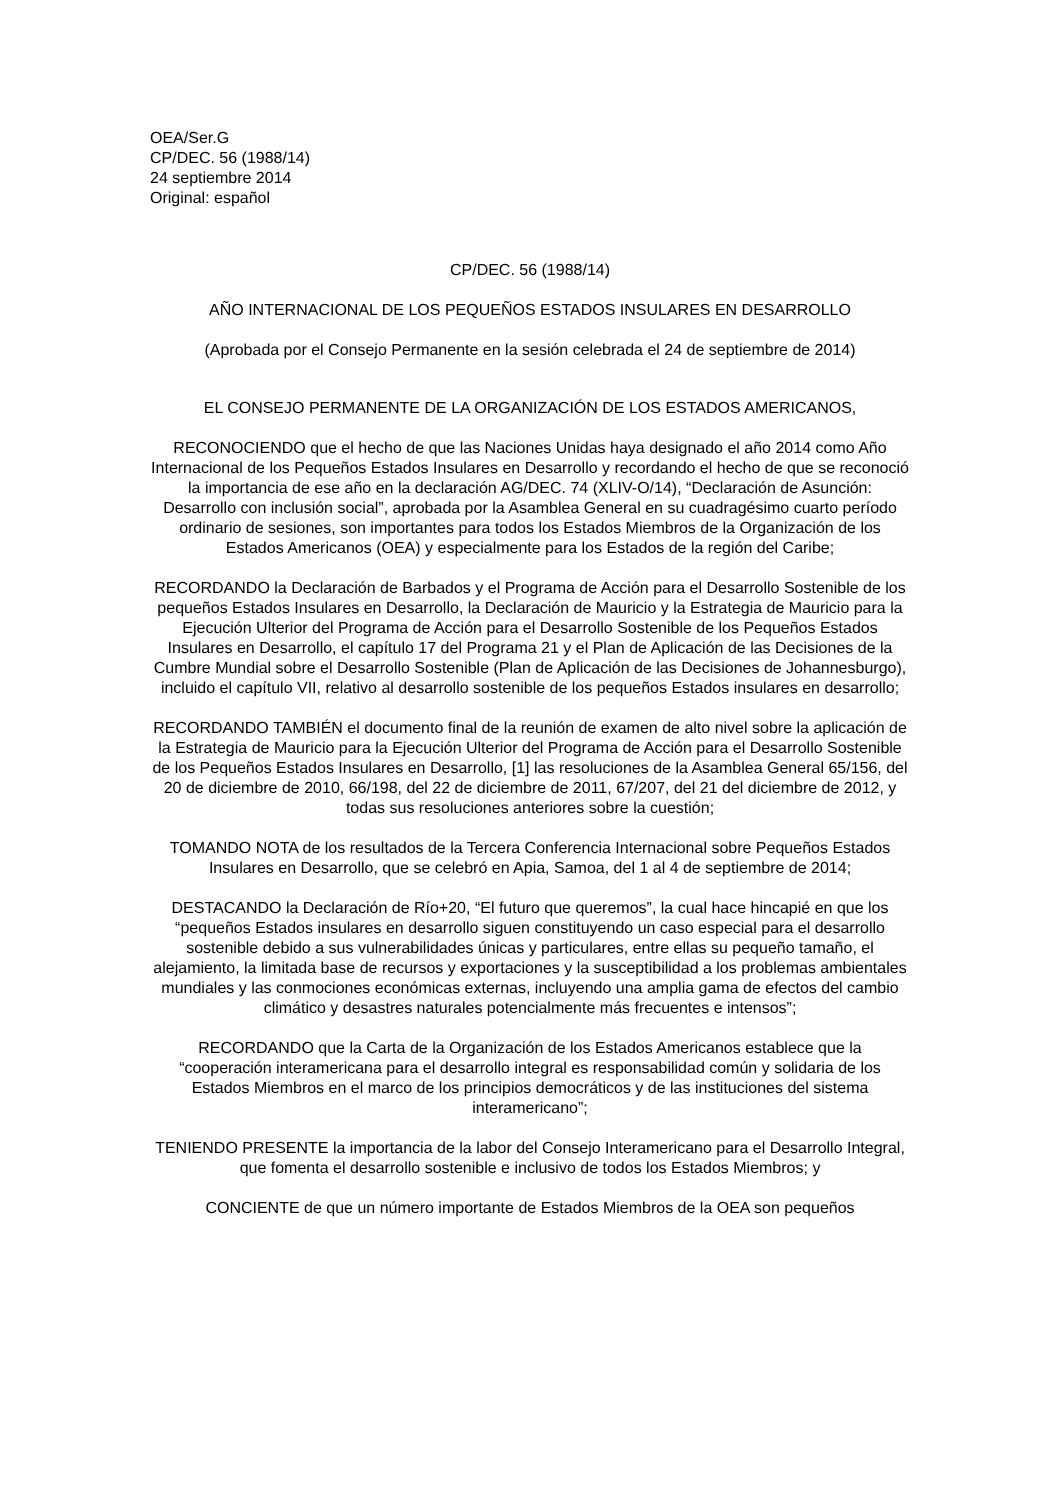OEA/Ser.G
CP/DEC. 56 (1988/14)
24 septiembre 2014
Original: español
CP/DEC. 56 (1988/14)
AÑO INTERNACIONAL DE LOS PEQUEÑOS ESTADOS INSULARES EN DESARROLLO
(Aprobada por el Consejo Permanente en la sesión celebrada el 24 de septiembre de 2014)
EL CONSEJO PERMANENTE DE LA ORGANIZACIÓN DE LOS ESTADOS AMERICANOS,
RECONOCIENDO que el hecho de que las Naciones Unidas haya designado el año 2014 como Año Internacional de los Pequeños Estados Insulares en Desarrollo y recordando el hecho de que se reconoció la importancia de ese año en la declaración AG/DEC. 74 (XLIV-O/14), “Declaración de Asunción: Desarrollo con inclusión social”, aprobada por la Asamblea General en su cuadragésimo cuarto período ordinario de sesiones, son importantes para todos los Estados Miembros de la Organización de los Estados Americanos (OEA) y especialmente para los Estados de la región del Caribe;
RECORDANDO la Declaración de Barbados y el Programa de Acción para el Desarrollo Sostenible de los pequeños Estados Insulares en Desarrollo, la Declaración de Mauricio y la Estrategia de Mauricio para la Ejecución Ulterior del Programa de Acción para el Desarrollo Sostenible de los Pequeños Estados Insulares en Desarrollo, el capítulo 17 del Programa 21 y el Plan de Aplicación de las Decisiones de la Cumbre Mundial sobre el Desarrollo Sostenible (Plan de Aplicación de las Decisiones de Johannesburgo), incluido el capítulo VII, relativo al desarrollo sostenible de los pequeños Estados insulares en desarrollo;
RECORDANDO TAMBIÉN el documento final de la reunión de examen de alto nivel sobre la aplicación de la Estrategia de Mauricio para la Ejecución Ulterior del Programa de Acción para el Desarrollo Sostenible de los Pequeños Estados Insulares en Desarrollo, [1] las resoluciones de la Asamblea General 65/156, del 20 de diciembre de 2010, 66/198, del 22 de diciembre de 2011, 67/207, del 21 del diciembre de 2012, y todas sus resoluciones anteriores sobre la cuestión;
TOMANDO NOTA de los resultados de la Tercera Conferencia Internacional sobre Pequeños Estados Insulares en Desarrollo, que se celebró en Apia, Samoa, del 1 al 4 de septiembre de 2014;
DESTACANDO la Declaración de Río+20, “El futuro que queremos”, la cual hace hincapié en que los “pequeños Estados insulares en desarrollo siguen constituyendo un caso especial para el desarrollo sostenible debido a sus vulnerabilidades únicas y particulares, entre ellas su pequeño tamaño, el alejamiento, la limitada base de recursos y exportaciones y la susceptibilidad a los problemas ambientales mundiales y las conmociones económicas externas, incluyendo una amplia gama de efectos del cambio climático y desastres naturales potencialmente más frecuentes e intensos”;
RECORDANDO que la Carta de la Organización de los Estados Americanos establece que la “cooperación interamericana para el desarrollo integral es responsabilidad común y solidaria de los Estados Miembros en el marco de los principios democráticos y de las instituciones del sistema interamericano”;
TENIENDO PRESENTE la importancia de la labor del Consejo Interamericano para el Desarrollo Integral, que fomenta el desarrollo sostenible e inclusivo de todos los Estados Miembros; y
CONCIENTE de que un número importante de Estados Miembros de la OEA son pequeños